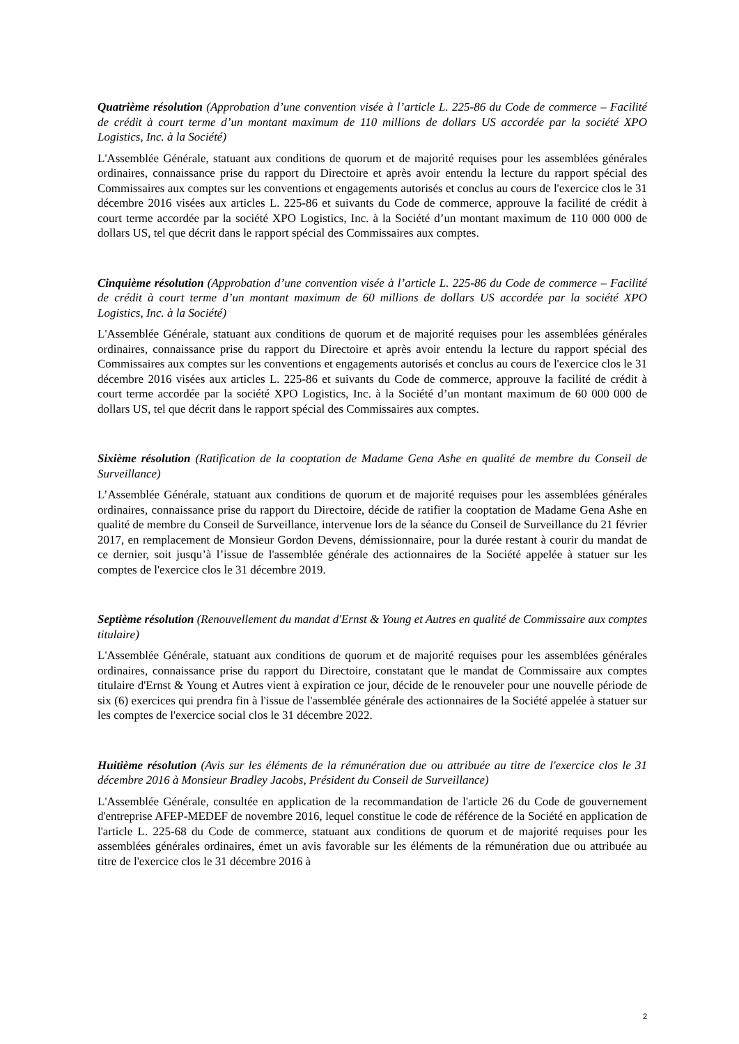Quatrième résolution (Approbation d’une convention visée à l’article L. 225-86 du Code de commerce – Facilité de crédit à court terme d’un montant maximum de 110 millions de dollars US accordée par la société XPO Logistics, Inc. à la Société)
L'Assemblée Générale, statuant aux conditions de quorum et de majorité requises pour les assemblées générales ordinaires, connaissance prise du rapport du Directoire et après avoir entendu la lecture du rapport spécial des Commissaires aux comptes sur les conventions et engagements autorisés et conclus au cours de l'exercice clos le 31 décembre 2016 visées aux articles L. 225-86 et suivants du Code de commerce, approuve la facilité de crédit à court terme accordée par la société XPO Logistics, Inc. à la Société d’un montant maximum de 110 000 000 de dollars US, tel que décrit dans le rapport spécial des Commissaires aux comptes.
Cinquième résolution (Approbation d’une convention visée à l’article L. 225-86 du Code de commerce – Facilité de crédit à court terme d’un montant maximum de 60 millions de dollars US accordée par la société XPO Logistics, Inc. à la Société)
L'Assemblée Générale, statuant aux conditions de quorum et de majorité requises pour les assemblées générales ordinaires, connaissance prise du rapport du Directoire et après avoir entendu la lecture du rapport spécial des Commissaires aux comptes sur les conventions et engagements autorisés et conclus au cours de l'exercice clos le 31 décembre 2016 visées aux articles L. 225-86 et suivants du Code de commerce, approuve la facilité de crédit à court terme accordée par la société XPO Logistics, Inc. à la Société d’un montant maximum de 60 000 000 de dollars US, tel que décrit dans le rapport spécial des Commissaires aux comptes.
Sixième résolution (Ratification de la cooptation de Madame Gena Ashe en qualité de membre du Conseil de Surveillance)
L’Assemblée Générale, statuant aux conditions de quorum et de majorité requises pour les assemblées générales ordinaires, connaissance prise du rapport du Directoire, décide de ratifier la cooptation de Madame Gena Ashe en qualité de membre du Conseil de Surveillance, intervenue lors de la séance du Conseil de Surveillance du 21 février 2017, en remplacement de Monsieur Gordon Devens, démissionnaire, pour la durée restant à courir du mandat de ce dernier, soit jusqu’à l’issue de l'assemblée générale des actionnaires de la Société appelée à statuer sur les comptes de l'exercice clos le 31 décembre 2019.
Septième résolution (Renouvellement du mandat d'Ernst & Young et Autres en qualité de Commissaire aux comptes titulaire)
L'Assemblée Générale, statuant aux conditions de quorum et de majorité requises pour les assemblées générales ordinaires, connaissance prise du rapport du Directoire, constatant que le mandat de Commissaire aux comptes titulaire d'Ernst & Young et Autres vient à expiration ce jour, décide de le renouveler pour une nouvelle période de six (6) exercices qui prendra fin à l'issue de l'assemblée générale des actionnaires de la Société appelée à statuer sur les comptes de l'exercice social clos le 31 décembre 2022.
Huitième résolution (Avis sur les éléments de la rémunération due ou attribuée au titre de l'exercice clos le 31 décembre 2016 à Monsieur Bradley Jacobs, Président du Conseil de Surveillance)
L'Assemblée Générale, consultée en application de la recommandation de l'article 26 du Code de gouvernement d'entreprise AFEP-MEDEF de novembre 2016, lequel constitue le code de référence de la Société en application de l'article L. 225-68 du Code de commerce, statuant aux conditions de quorum et de majorité requises pour les assemblées générales ordinaires, émet un avis favorable sur les éléments de la rémunération due ou attribuée au titre de l'exercice clos le 31 décembre 2016 à
2